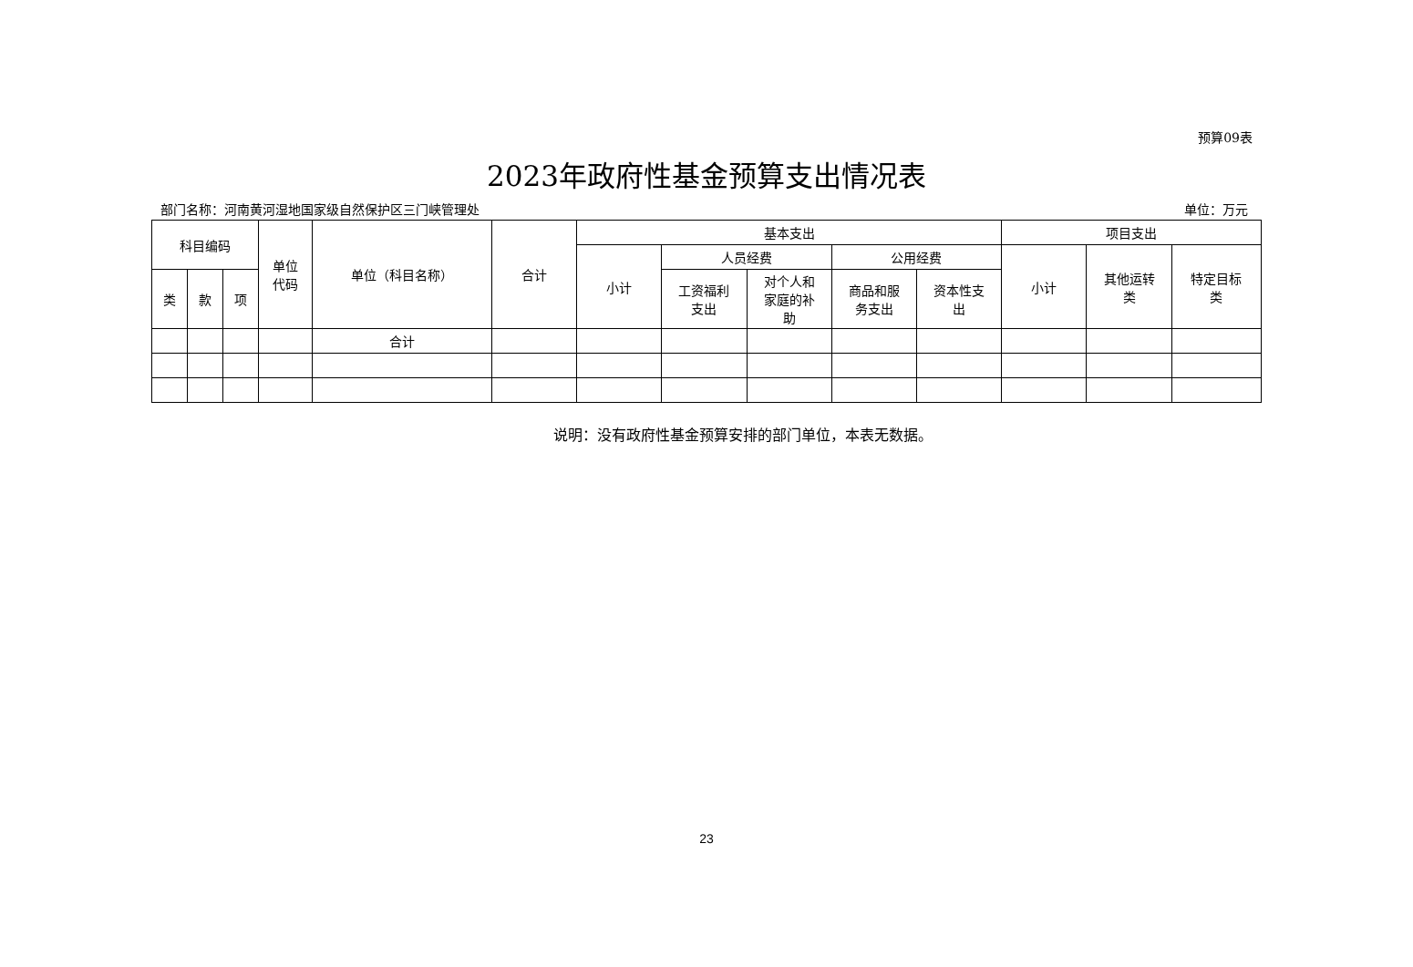预算09表
2023年政府性基金预算支出情况表
部门名称：河南黄河湿地国家级自然保护区三门峡管理处
单位：万元
| 科目编码 | | | 单位 代码 | 单位（科目名称） | 合计 | 基本支出 | | | | | 项目支出 | | |
| --- | --- | --- | --- | --- | --- | --- | --- | --- | --- | --- | --- | --- | --- |
| | | | | | | 小计 | 人员经费 | | 公用经费 | | 小计 | 其他运转 类 | 特定目标 类 |
| 类 | 款 | 项 | | | | | 工资福利 支出 | 对个人和 家庭的补 助 | 商品和服 务支出 | 资本性支 出 | | | |
| | | | | 合计 | | | | | | | | | |
说明：没有政府性基金预算安排的部门单位，本表无数据。
23